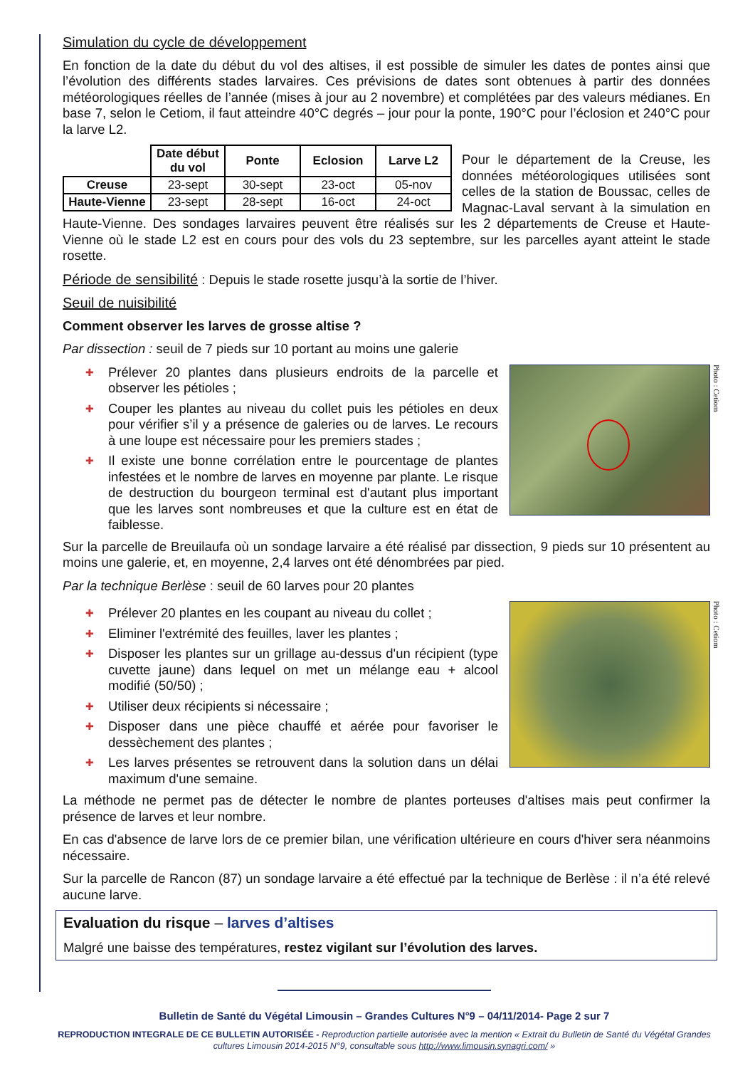Simulation du cycle de développement
En fonction de la date du début du vol des altises, il est possible de simuler les dates de pontes ainsi que l’évolution des différents stades larvaires. Ces prévisions de dates sont obtenues à partir des données météorologiques réelles de l’année (mises à jour au 2 novembre) et complétées par des valeurs médianes. En base 7, selon le Cetiom, il faut atteindre 40°C degrés – jour pour la ponte, 190°C pour l’éclosion et 240°C pour la larve L2.
| | Date début du vol | Ponte | Eclosion | Larve L2 |
| --- | --- | --- | --- | --- |
| Creuse | 23-sept | 30-sept | 23-oct | 05-nov |
| Haute-Vienne | 23-sept | 28-sept | 16-oct | 24-oct |
Pour le département de la Creuse, les données météorologiques utilisées sont celles de la station de Boussac, celles de Magnac-Laval servant à la simulation en Haute-Vienne. Des sondages larvaires peuvent être réalisés sur les 2 départements de Creuse et Haute-Vienne où le stade L2 est en cours pour des vols du 23 septembre, sur les parcelles ayant atteint le stade rosette.
Période de sensibilité : Depuis le stade rosette jusqu’à la sortie de l’hiver.
Seuil de nuisibilité
Comment observer les larves de grosse altise ?
Par dissection : seuil de 7 pieds sur 10 portant au moins une galerie
Photo : Cetiom
✚ Prélever 20 plantes dans plusieurs endroits de la parcelle et observer les pétioles ;
✚ Couper les plantes au niveau du collet puis les pétioles en deux pour vérifier s’il y a présence de galeries ou de larves. Le recours à une loupe est nécessaire pour les premiers stades ;
✚ Il existe une bonne corrélation entre le pourcentage de plantes infestées et le nombre de larves en moyenne par plante. Le risque de destruction du bourgeon terminal est d'autant plus important que les larves sont nombreuses et que la culture est en état de faiblesse.
Sur la parcelle de Breuilaufa où un sondage larvaire a été réalisé par dissection, 9 pieds sur 10 présentent au moins une galerie, et, en moyenne, 2,4 larves ont été dénombrées par pied.
Par la technique Berlèse : seuil de 60 larves pour 20 plantes
Photo : Cetiom
✚ Prélever 20 plantes en les coupant au niveau du collet ;
✚ Eliminer l'extrémité des feuilles, laver les plantes ;
✚ Disposer les plantes sur un grillage au-dessus d'un récipient (type cuvette jaune) dans lequel on met un mélange eau + alcool modifié (50/50) ;
✚ Utiliser deux récipients si nécessaire ;
✚ Disposer dans une pièce chauffé et aérée pour favoriser le dessèchement des plantes ;
✚ Les larves présentes se retrouvent dans la solution dans un délai maximum d'une semaine.
La méthode ne permet pas de détecter le nombre de plantes porteuses d'altises mais peut confirmer la présence de larves et leur nombre.
En cas d'absence de larve lors de ce premier bilan, une vérification ultérieure en cours d'hiver sera néanmoins nécessaire.
Sur la parcelle de Rancon (87) un sondage larvaire a été effectué par la technique de Berlèse : il n’a été relevé aucune larve.
Evaluation du risque – larves d’altises
Malgré une baisse des températures, restez vigilant sur l’évolution des larves.
Bulletin de Santé du Végétal Limousin – Grandes Cultures N°9 – 04/11/2014- Page 2 sur 7
REPRODUCTION INTEGRALE DE CE BULLETIN AUTORISÉE - Reproduction partielle autorisée avec la mention « Extrait du Bulletin de Santé du Végétal Grandes cultures Limousin 2014-2015 N°9, consultable sous http://www.limousin.synagri.com/ »